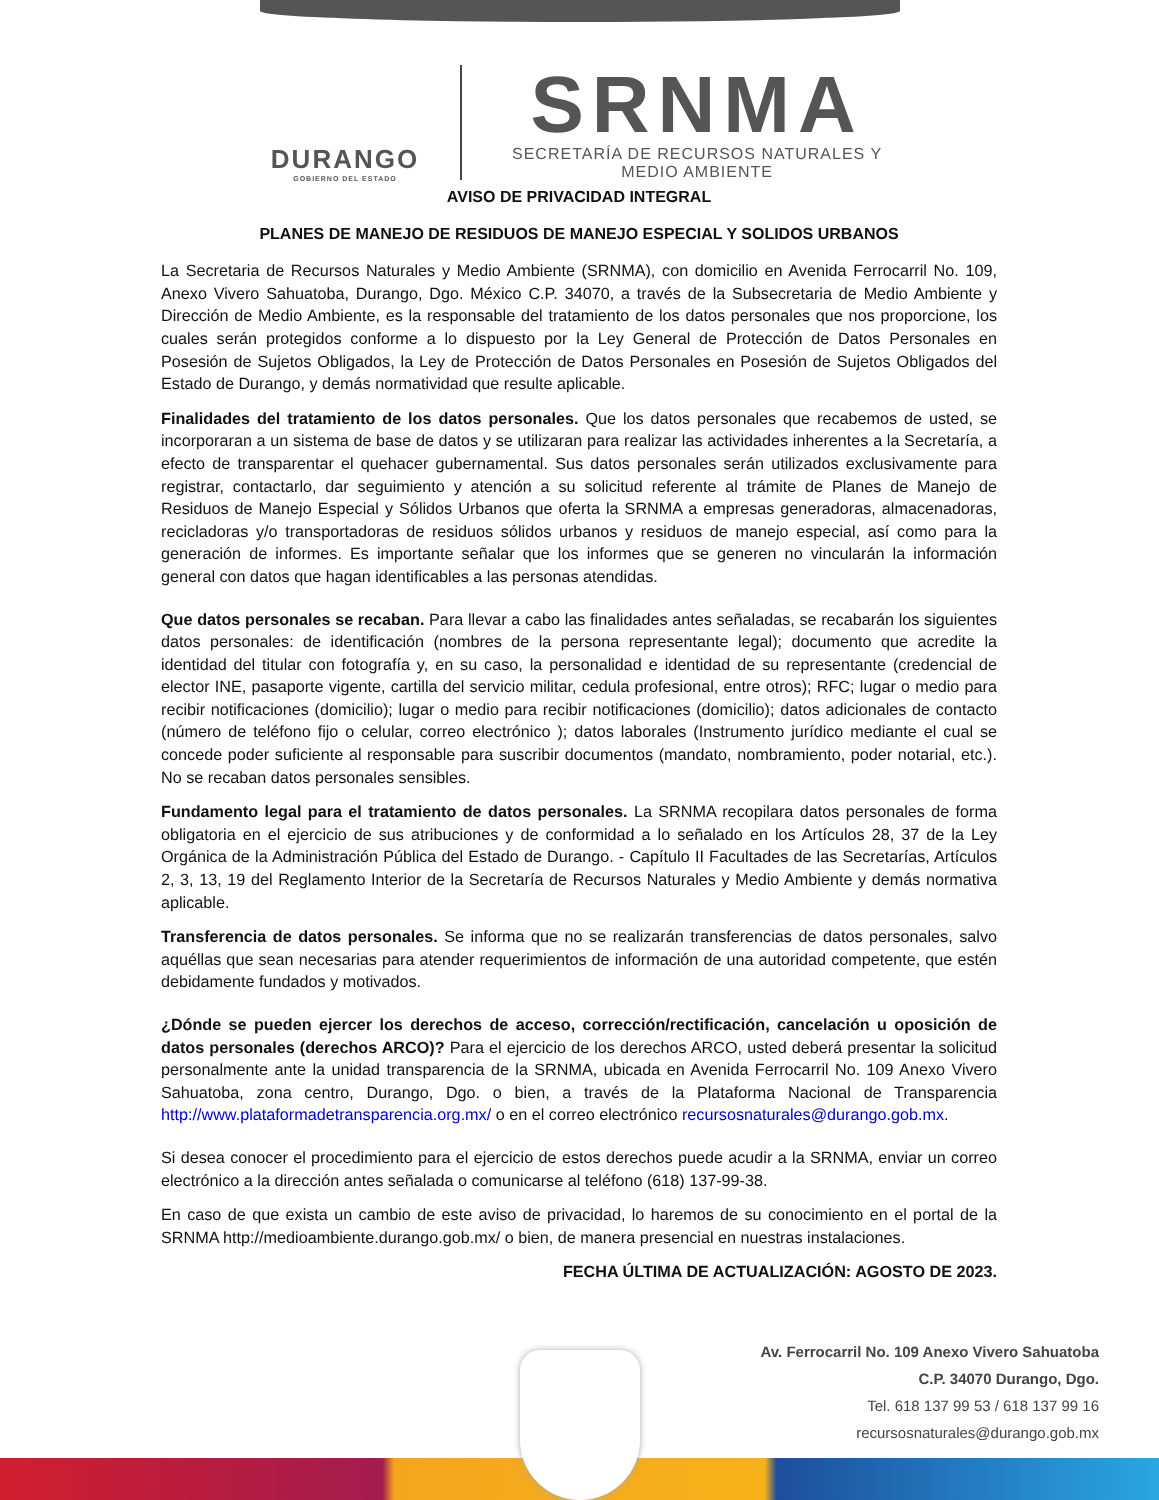DURANGO
GOBIERNO DEL ESTADO
SRNMA
SECRETARÍA DE RECURSOS NATURALES Y
MEDIO AMBIENTE
AVISO DE PRIVACIDAD INTEGRAL
PLANES DE MANEJO DE RESIDUOS DE MANEJO ESPECIAL Y SOLIDOS URBANOS
La Secretaria de Recursos Naturales y Medio Ambiente (SRNMA), con domicilio en Avenida Ferrocarril No. 109, Anexo Vivero Sahuatoba, Durango, Dgo. México C.P. 34070, a través de la Subsecretaria de Medio Ambiente y Dirección de Medio Ambiente, es la responsable del tratamiento de los datos personales que nos proporcione, los cuales serán protegidos conforme a lo dispuesto por la Ley General de Protección de Datos Personales en Posesión de Sujetos Obligados, la Ley de Protección de Datos Personales en Posesión de Sujetos Obligados del Estado de Durango, y demás normatividad que resulte aplicable.
Finalidades del tratamiento de los datos personales. Que los datos personales que recabemos de usted, se incorporaran a un sistema de base de datos y se utilizaran para realizar las actividades inherentes a la Secretaría, a efecto de transparentar el quehacer gubernamental. Sus datos personales serán utilizados exclusivamente para registrar, contactarlo, dar seguimiento y atención a su solicitud referente al trámite de Planes de Manejo de Residuos de Manejo Especial y Sólidos Urbanos que oferta la SRNMA a empresas generadoras, almacenadoras, recicladoras y/o transportadoras de residuos sólidos urbanos y residuos de manejo especial, así como para la generación de informes. Es importante señalar que los informes que se generen no vincularán la información general con datos que hagan identificables a las personas atendidas.
Que datos personales se recaban. Para llevar a cabo las finalidades antes señaladas, se recabarán los siguientes datos personales: de identificación (nombres de la persona representante legal); documento que acredite la identidad del titular con fotografía y, en su caso, la personalidad e identidad de su representante (credencial de elector INE, pasaporte vigente, cartilla del servicio militar, cedula profesional, entre otros); RFC; lugar o medio para recibir notificaciones (domicilio); lugar o medio para recibir notificaciones (domicilio); datos adicionales de contacto (número de teléfono fijo o celular, correo electrónico ); datos laborales (Instrumento jurídico mediante el cual se concede poder suficiente al responsable para suscribir documentos (mandato, nombramiento, poder notarial, etc.). No se recaban datos personales sensibles.
Fundamento legal para el tratamiento de datos personales. La SRNMA recopilara datos personales de forma obligatoria en el ejercicio de sus atribuciones y de conformidad a lo señalado en los Artículos 28, 37 de la Ley Orgánica de la Administración Pública del Estado de Durango. - Capítulo II Facultades de las Secretarías, Artículos 2, 3, 13, 19 del Reglamento Interior de la Secretaría de Recursos Naturales y Medio Ambiente y demás normativa aplicable.
Transferencia de datos personales. Se informa que no se realizarán transferencias de datos personales, salvo aquéllas que sean necesarias para atender requerimientos de información de una autoridad competente, que estén debidamente fundados y motivados.
¿Dónde se pueden ejercer los derechos de acceso, corrección/rectificación, cancelación u oposición de datos personales (derechos ARCO)? Para el ejercicio de los derechos ARCO, usted deberá presentar la solicitud personalmente ante la unidad transparencia de la SRNMA, ubicada en Avenida Ferrocarril No. 109 Anexo Vivero Sahuatoba, zona centro, Durango, Dgo. o bien, a través de la Plataforma Nacional de Transparencia http://www.plataformadetransparencia.org.mx/ o en el correo electrónico recursosnaturales@durango.gob.mx.
Si desea conocer el procedimiento para el ejercicio de estos derechos puede acudir a la SRNMA, enviar un correo electrónico a la dirección antes señalada o comunicarse al teléfono (618) 137-99-38.
En caso de que exista un cambio de este aviso de privacidad, lo haremos de su conocimiento en el portal de la SRNMA http://medioambiente.durango.gob.mx/ o bien, de manera presencial en nuestras instalaciones.
FECHA ÚLTIMA DE ACTUALIZACIÓN: AGOSTO DE 2023.
Av. Ferrocarril No. 109 Anexo Vivero Sahuatoba
C.P. 34070 Durango, Dgo.
Tel. 618 137 99 53 / 618 137 99 16
recursosnaturales@durango.gob.mx